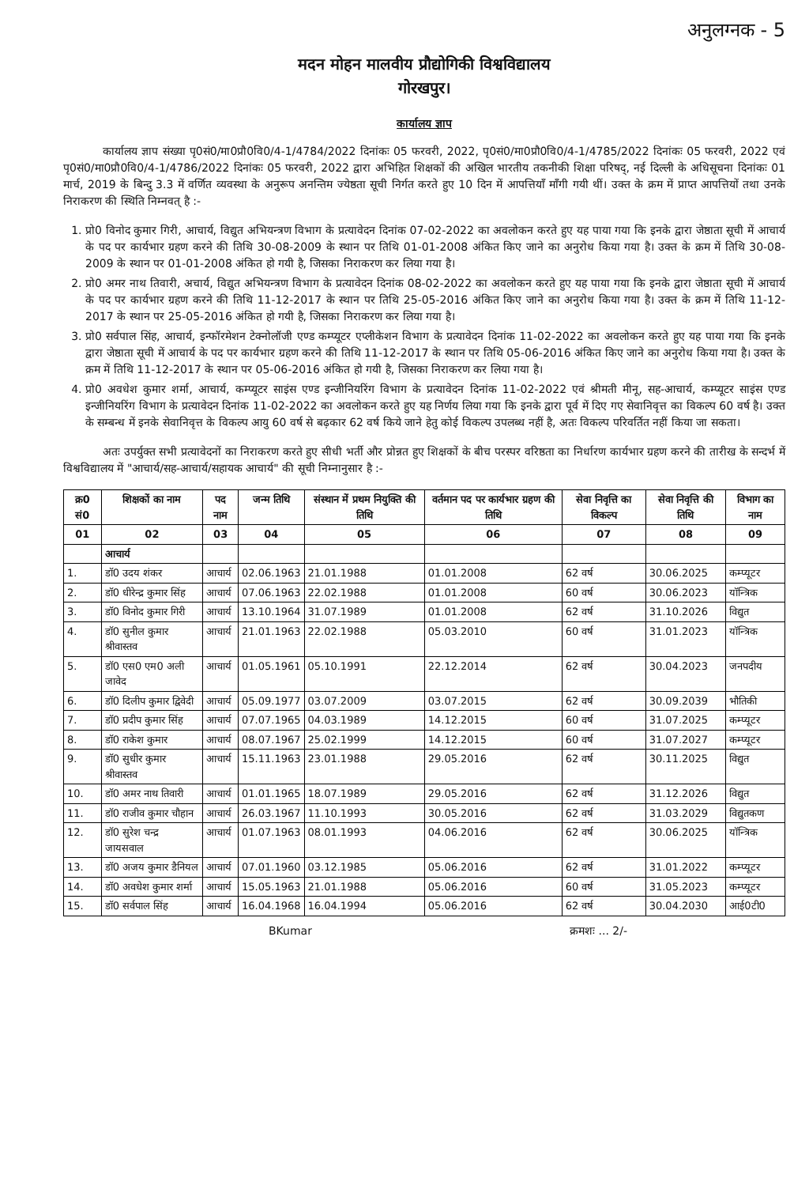अनुलग्नक - 5
मदन मोहन मालवीय प्रौद्योगिकी विश्वविद्यालय
गोरखपुर।
कार्यालय ज्ञाप
कार्यालय ज्ञाप संख्या पृ0सं0/मा0प्रौ0वि0/4-1/4784/2022 दिनांकः 05 फरवरी, 2022, पृ0सं0/मा0प्रौ0वि0/4-1/4785/2022 दिनांकः 05 फरवरी, 2022 एवं पृ0सं0/मा0प्रौ0वि0/4-1/4786/2022 दिनांकः 05 फरवरी, 2022 द्वारा अभिहित शिक्षकों की अखिल भारतीय तकनीकी शिक्षा परिषद्, नई दिल्ली के अधिसूचना दिनांकः 01 मार्च, 2019 के बिन्दु 3.3 में वर्णित व्यवस्था के अनुरूप अनन्तिम ज्येष्ठता सूची निर्गत करते हुए 10 दिन में आपत्तियाँ माँगी गयी थीं। उक्त के क्रम में प्राप्त आपत्तियों तथा उनके निराकरण की स्थिति निम्नवत् है :-
1. प्रो0 विनोद कुमार गिरी, आचार्य, विद्युत अभियन्त्रण विभाग के प्रत्यावेदन दिनांक 07-02-2022 का अवलोकन करते हुए यह पाया गया कि इनके द्वारा जेष्ठाता सूची में आचार्य के पद पर कार्यभार ग्रहण करने की तिथि 30-08-2009 के स्थान पर तिथि 01-01-2008 अंकित किए जाने का अनुरोध किया गया है। उक्त के क्रम में तिथि 30-08-2009 के स्थान पर 01-01-2008 अंकित हो गयी है, जिसका निराकरण कर लिया गया है।
2. प्रो0 अमर नाथ तिवारी, अचार्य, विद्युत अभियन्त्रण विभाग के प्रत्यावेदन दिनांक 08-02-2022 का अवलोकन करते हुए यह पाया गया कि इनके द्वारा जेष्ठाता सूची में आचार्य के पद पर कार्यभार ग्रहण करने की तिथि 11-12-2017 के स्थान पर तिथि 25-05-2016 अंकित किए जाने का अनुरोध किया गया है। उक्त के क्रम में तिथि 11-12-2017 के स्थान पर 25-05-2016 अंकित हो गयी है, जिसका निराकरण कर लिया गया है।
3. प्रो0 सर्वपाल सिंह, आचार्य, इन्फॉरमेशन टेक्नोलॉजी एण्ड कम्प्यूटर एप्लीकेशन विभाग के प्रत्यावेदन दिनांक 11-02-2022 का अवलोकन करते हुए यह पाया गया कि इनके द्वारा जेष्ठाता सूची में आचार्य के पद पर कार्यभार ग्रहण करने की तिथि 11-12-2017 के स्थान पर तिथि 05-06-2016 अंकित किए जाने का अनुरोध किया गया है। उक्त के क्रम में तिथि 11-12-2017 के स्थान पर 05-06-2016 अंकित हो गयी है, जिसका निराकरण कर लिया गया है।
4. प्रो0 अवधेश कुमार शर्मा, आचार्य, कम्प्यूटर साइंस एण्ड इन्जीनियरिंग विभाग के प्रत्यावेदन दिनांक 11-02-2022 एवं श्रीमती मीनू, सह-आचार्य, कम्प्यूटर साइंस एण्ड इन्जीनियरिंग विभाग के प्रत्यावेदन दिनांक 11-02-2022 का अवलोकन करते हुए यह निर्णय लिया गया कि इनके द्वारा पूर्व में दिए गए सेवानिवृत्त का विकल्प 60 वर्ष है। उक्त के सम्बन्ध में इनके सेवानिवृत्त के विकल्प आयु 60 वर्ष से बढ़कार 62 वर्ष किये जाने हेतु कोई विकल्प उपलब्ध नहीं है, अतः विकल्प परिवर्तित नहीं किया जा सकता।
अतः उपर्युक्त सभी प्रत्यावेदनों का निराकरण करते हुए सीधी भर्ती और प्रोन्नत हुए शिक्षकों के बीच परस्पर वरिष्ठता का निर्धारण कार्यभार ग्रहण करने की तारीख के सन्दर्भ में विश्वविद्यालय में "आचार्य/सह-आचार्य/सहायक आचार्य" की सूची निम्नानुसार है :-
| क्र0 सं0 | शिक्षकों का नाम | पद नाम | जन्म तिथि | संस्थान में प्रथम नियुक्ति की तिथि | वर्तमान पद पर कार्यभार ग्रहण की तिथि | सेवा निवृत्ति का विकल्प | सेवा निवृत्ति की तिथि | विभाग का नाम |
| --- | --- | --- | --- | --- | --- | --- | --- | --- |
| 01 | 02 | 03 | 04 | 05 | 06 | 07 | 08 | 09 |
| | आचार्य | | | | | | | |
| 1. | डॉ0 उदय शंकर | आचार्य | 02.06.1963 | 21.01.1988 | 01.01.2008 | 62 वर्ष | 30.06.2025 | कम्प्यूटर |
| 2. | डॉ0 धीरेन्द्र कुमार सिंह | आचार्य | 07.06.1963 | 22.02.1988 | 01.01.2008 | 60 वर्ष | 30.06.2023 | यॉन्त्रिक |
| 3. | डॉ0 विनोद कुमार गिरी | आचार्य | 13.10.1964 | 31.07.1989 | 01.01.2008 | 62 वर्ष | 31.10.2026 | विद्युत |
| 4. | डॉ0 सुनील कुमार श्रीवास्तव | आचार्य | 21.01.1963 | 22.02.1988 | 05.03.2010 | 60 वर्ष | 31.01.2023 | यॉन्त्रिक |
| 5. | डॉ0 एस0 एम0 अली जावेद | आचार्य | 01.05.1961 | 05.10.1991 | 22.12.2014 | 62 वर्ष | 30.04.2023 | जनपदीय |
| 6. | डॉ0 दिलीप कुमार द्विवेदी | आचार्य | 05.09.1977 | 03.07.2009 | 03.07.2015 | 62 वर्ष | 30.09.2039 | भौतिकी |
| 7. | डॉ0 प्रदीप कुमार सिंह | आचार्य | 07.07.1965 | 04.03.1989 | 14.12.2015 | 60 वर्ष | 31.07.2025 | कम्प्यूटर |
| 8. | डॉ0 राकेश कुमार | आचार्य | 08.07.1967 | 25.02.1999 | 14.12.2015 | 60 वर्ष | 31.07.2027 | कम्प्यूटर |
| 9. | डॉ0 सुधीर कुमार श्रीवास्तव | आचार्य | 15.11.1963 | 23.01.1988 | 29.05.2016 | 62 वर्ष | 30.11.2025 | विद्युत |
| 10. | डॉ0 अमर नाथ तिवारी | आचार्य | 01.01.1965 | 18.07.1989 | 29.05.2016 | 62 वर्ष | 31.12.2026 | विद्युत |
| 11. | डॉ0 राजीव कुमार चौहान | आचार्य | 26.03.1967 | 11.10.1993 | 30.05.2016 | 62 वर्ष | 31.03.2029 | विद्युतकण |
| 12. | डॉ0 सुरेश चन्द्र जायसवाल | आचार्य | 01.07.1963 | 08.01.1993 | 04.06.2016 | 62 वर्ष | 30.06.2025 | यॉन्त्रिक |
| 13. | डॉ0 अजय कुमार डैनियल | आचार्य | 07.01.1960 | 03.12.1985 | 05.06.2016 | 62 वर्ष | 31.01.2022 | कम्प्यूटर |
| 14. | डॉ0 अवधेश कुमार शर्मा | आचार्य | 15.05.1963 | 21.01.1988 | 05.06.2016 | 60 वर्ष | 31.05.2023 | कम्प्यूटर |
| 15. | डॉ0 सर्वपाल सिंह | आचार्य | 16.04.1968 | 16.04.1994 | 05.06.2016 | 62 वर्ष | 30.04.2030 | आई0टी0 |
BKumar क्रमशः ... 2/-